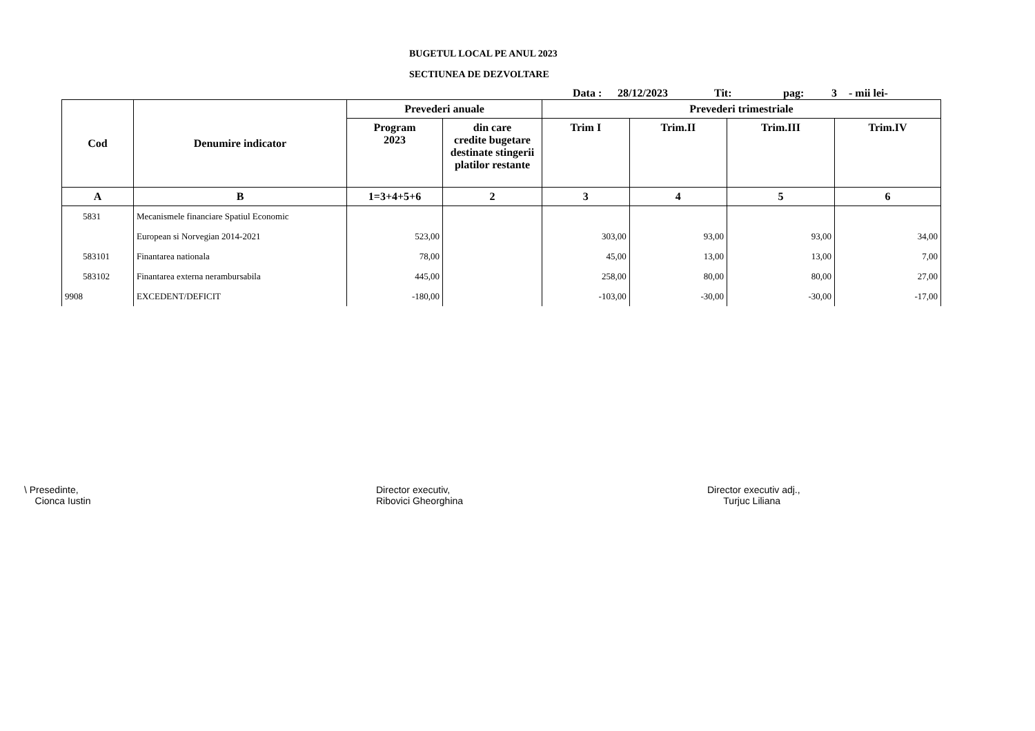BUGETUL LOCAL PE ANUL 2023
SECTIUNEA DE DEZVOLTARE
Data : 28/12/2023 Tit: pag: 3 - mii lei-
| Cod | Denumire indicator | Prevederi anuale | | Prevederi trimestriale | | | |
| --- | --- | --- | --- | --- | --- | --- | --- |
| | | Program 2023 | din care credite bugetare destinate stingerii platilor restante | Trim I | Trim.II | Trim.III | Trim.IV |
| A | B | 1=3+4+5+6 | 2 | 3 | 4 | 5 | 6 |
| 5831 | Mecanismele financiare Spatiul Economic | | | | | | |
| | European si Norvegian 2014-2021 | 523,00 | | 303,00 | 93,00 | 93,00 | 34,00 |
| 583101 | Finantarea nationala | 78,00 | | 45,00 | 13,00 | 13,00 | 7,00 |
| 583102 | Finantarea externa nerambursabila | 445,00 | | 258,00 | 80,00 | 80,00 | 27,00 |
| 9908 | EXCEDENT/DEFICIT | -180,00 | | -103,00 | -30,00 | -30,00 | -17,00 |
\ Presedinte,
Cionca Iustin
Director executiv,
Ribovici Gheorghina
Director executiv adj.,
Turjuc Liliana